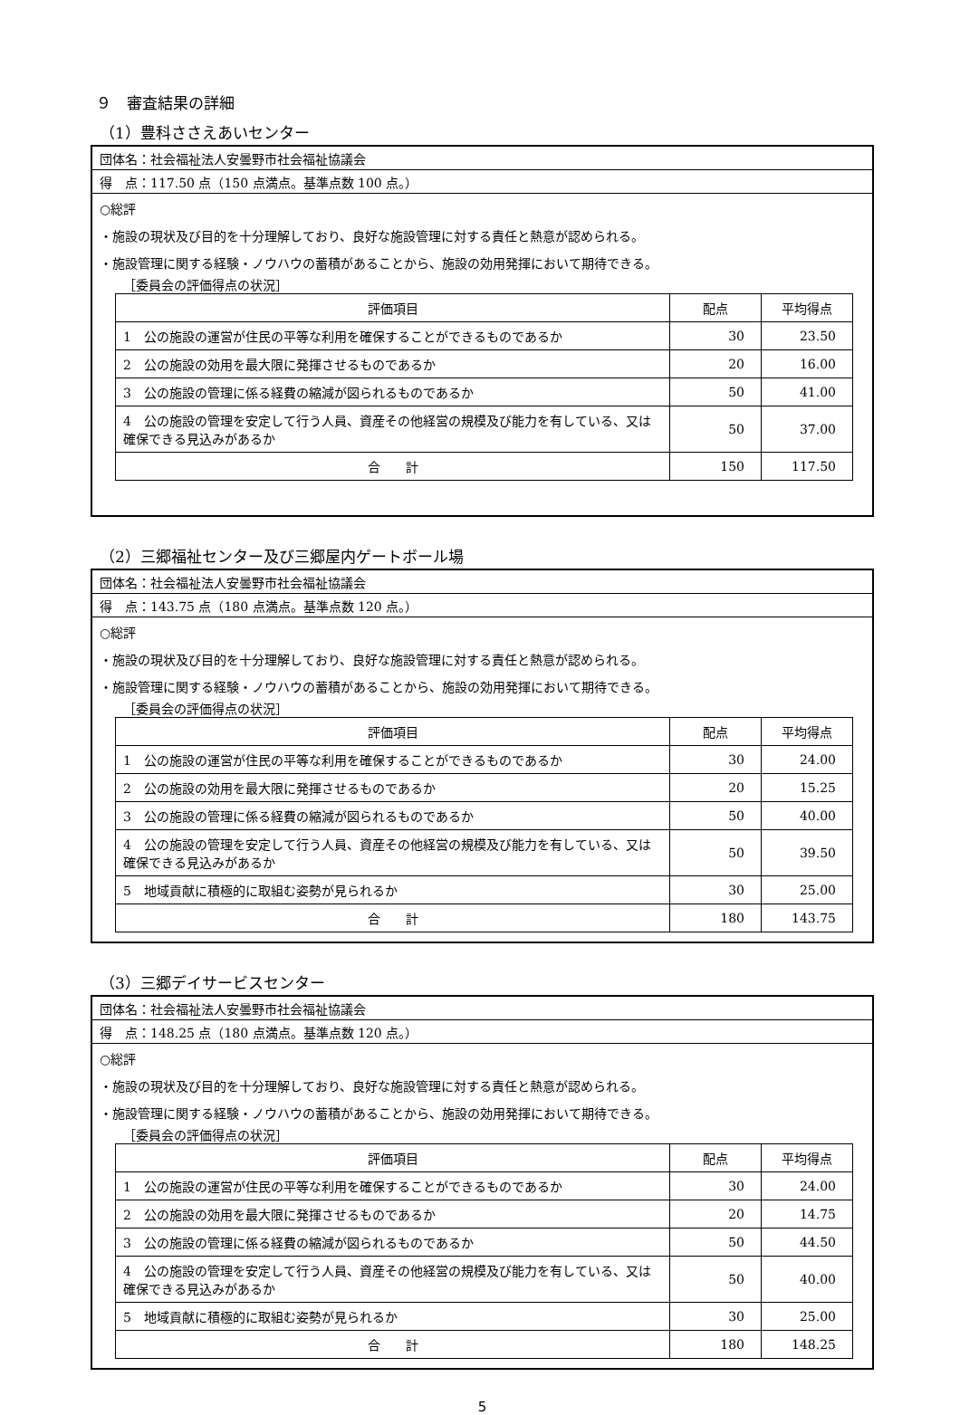９　審査結果の詳細
（1）豊科ささえあいセンター
団体名：社会福祉法人安曇野市社会福祉協議会
得　点：117.50 点（150 点満点。基準点数 100 点。）
○総評
・施設の現状及び目的を十分理解しており、良好な施設管理に対する責任と熱意が認められる。
・施設管理に関する経験・ノウハウの蓄積があることから、施設の効用発揮において期待できる。
［委員会の評価得点の状況］
| 評価項目 | 配点 | 平均得点 |
| --- | --- | --- |
| 1 公の施設の運営が住民の平等な利用を確保することができるものであるか | 30 | 23.50 |
| 2 公の施設の効用を最大限に発揮させるものであるか | 20 | 16.00 |
| 3 公の施設の管理に係る経費の縮減が図られるものであるか | 50 | 41.00 |
| 4 公の施設の管理を安定して行う人員、資産その他経営の規模及び能力を有している、又は確保できる見込みがあるか | 50 | 37.00 |
| 合 計 | 150 | 117.50 |
（2）三郷福祉センター及び三郷屋内ゲートボール場
団体名：社会福祉法人安曇野市社会福祉協議会
得　点：143.75 点（180 点満点。基準点数 120 点。）
○総評
・施設の現状及び目的を十分理解しており、良好な施設管理に対する責任と熱意が認められる。
・施設管理に関する経験・ノウハウの蓄積があることから、施設の効用発揮において期待できる。
［委員会の評価得点の状況］
| 評価項目 | 配点 | 平均得点 |
| --- | --- | --- |
| 1 公の施設の運営が住民の平等な利用を確保することができるものであるか | 30 | 24.00 |
| 2 公の施設の効用を最大限に発揮させるものであるか | 20 | 15.25 |
| 3 公の施設の管理に係る経費の縮減が図られるものであるか | 50 | 40.00 |
| 4 公の施設の管理を安定して行う人員、資産その他経営の規模及び能力を有している、又は確保できる見込みがあるか | 50 | 39.50 |
| 5 地域貢献に積極的に取組む姿勢が見られるか | 30 | 25.00 |
| 合 計 | 180 | 143.75 |
（3）三郷デイサービスセンター
団体名：社会福祉法人安曇野市社会福祉協議会
得　点：148.25 点（180 点満点。基準点数 120 点。）
○総評
・施設の現状及び目的を十分理解しており、良好な施設管理に対する責任と熱意が認められる。
・施設管理に関する経験・ノウハウの蓄積があることから、施設の効用発揮において期待できる。
［委員会の評価得点の状況］
| 評価項目 | 配点 | 平均得点 |
| --- | --- | --- |
| 1 公の施設の運営が住民の平等な利用を確保することができるものであるか | 30 | 24.00 |
| 2 公の施設の効用を最大限に発揮させるものであるか | 20 | 14.75 |
| 3 公の施設の管理に係る経費の縮減が図られるものであるか | 50 | 44.50 |
| 4 公の施設の管理を安定して行う人員、資産その他経営の規模及び能力を有している、又は確保できる見込みがあるか | 50 | 40.00 |
| 5 地域貢献に積極的に取組む姿勢が見られるか | 30 | 25.00 |
| 合 計 | 180 | 148.25 |
5